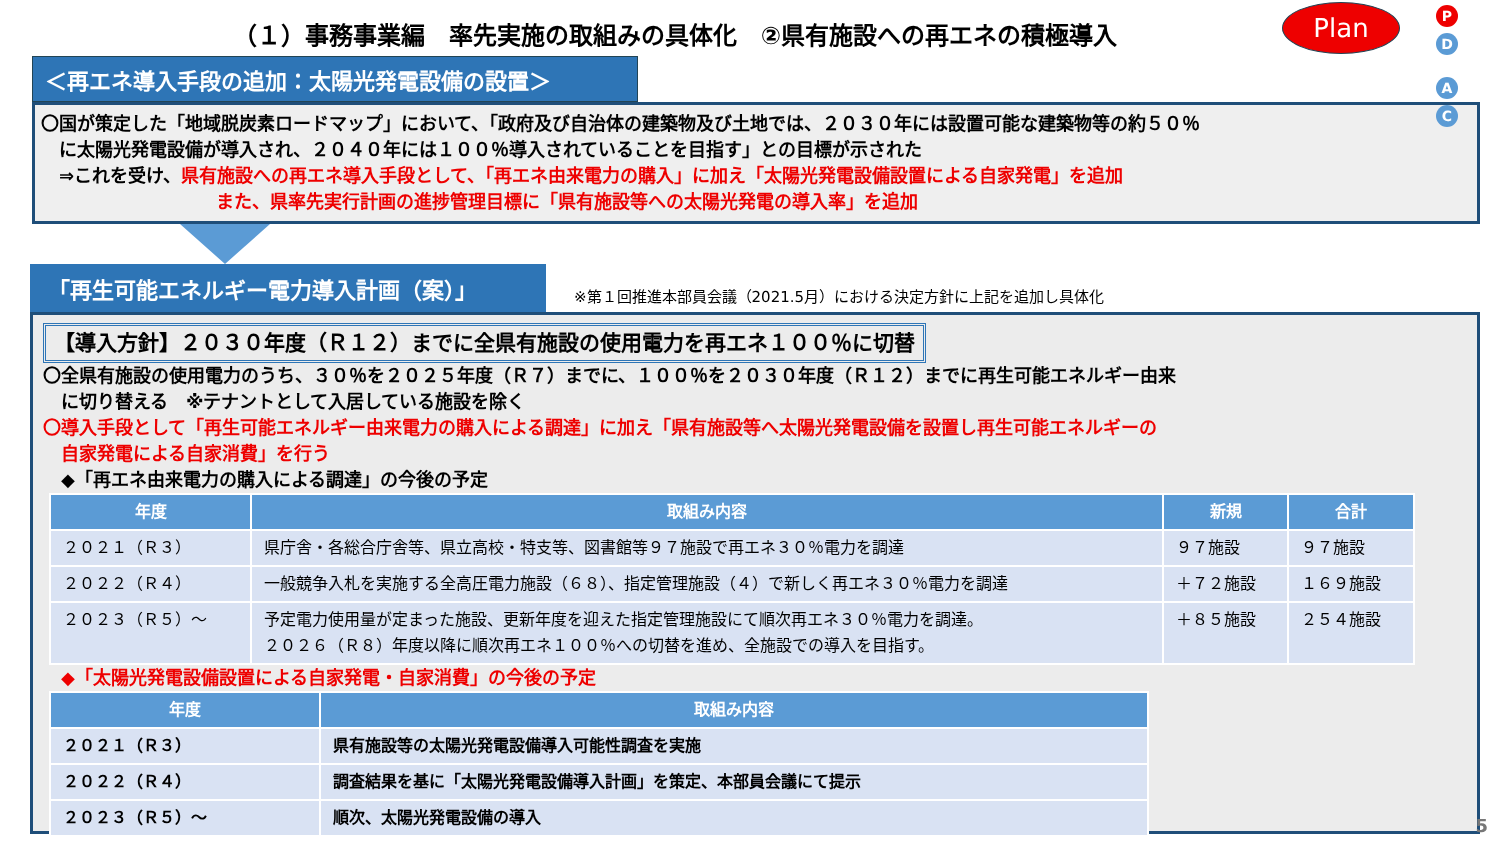（１）事務事業編　率先実施の取組みの具体化　②県有施設への再エネの積極導入
Plan
P D
A C
＜再エネ導入手段の追加：太陽光発電設備の設置＞
〇国が策定した「地域脱炭素ロードマップ」において、「政府及び自治体の建築物及び土地では、２０３０年には設置可能な建築物等の約５０％
　に太陽光発電設備が導入され、２０４０年には１００％導入されていることを目指す」との目標が示された
　⇒これを受け、県有施設への再エネ導入手段として、「再エネ由来電力の購入」に加え「太陽光発電設備設置による自家発電」を追加
また、県率先実行計画の進捗管理目標に「県有施設等への太陽光発電の導入率」を追加
「再生可能エネルギー電力導入計画（案）」
※第１回推進本部員会議（2021.5月）における決定方針に上記を追加し具体化
【導入方針】２０３０年度（Ｒ１２）までに全県有施設の使用電力を再エネ１００％に切替
〇全県有施設の使用電力のうち、３０％を２０２５年度（Ｒ７）までに、１００％を２０３０年度（Ｒ１２）までに再生可能エネルギー由来
　に切り替える　※テナントとして入居している施設を除く
〇導入手段として「再生可能エネルギー由来電力の購入による調達」に加え「県有施設等へ太陽光発電設備を設置し再生可能エネルギーの
　自家発電による自家消費」を行う
　◆「再エネ由来電力の購入による調達」の今後の予定
| 年度 | 取組み内容 | 新規 | 合計 |
| --- | --- | --- | --- |
| ２０２１（Ｒ３） | 県庁舎・各総合庁舎等、県立高校・特支等、図書館等９７施設で再エネ３０％電力を調達 | ９７施設 | ９７施設 |
| ２０２２（Ｒ４） | 一般競争入札を実施する全高圧電力施設（６８）、指定管理施設（４）で新しく再エネ３０％電力を調達 | ＋７２施設 | １６９施設 |
| ２０２３（Ｒ５）～ | 予定電力使用量が定まった施設、更新年度を迎えた指定管理施設にて順次再エネ３０％電力を調達。 ２０２６（Ｒ８）年度以降に順次再エネ１００％への切替を進め、全施設での導入を目指す。 | ＋８５施設 | ２５４施設 |
　◆「太陽光発電設備設置による自家発電・自家消費」の今後の予定
| 年度 | 取組み内容 |
| --- | --- |
| ２０２１（Ｒ３） | 県有施設等の太陽光発電設備導入可能性調査を実施 |
| ２０２２（Ｒ４） | 調査結果を基に「太陽光発電設備導入計画」を策定、本部員会議にて提示 |
| ２０２３（Ｒ５）～ | 順次、太陽光発電設備の導入 |
5